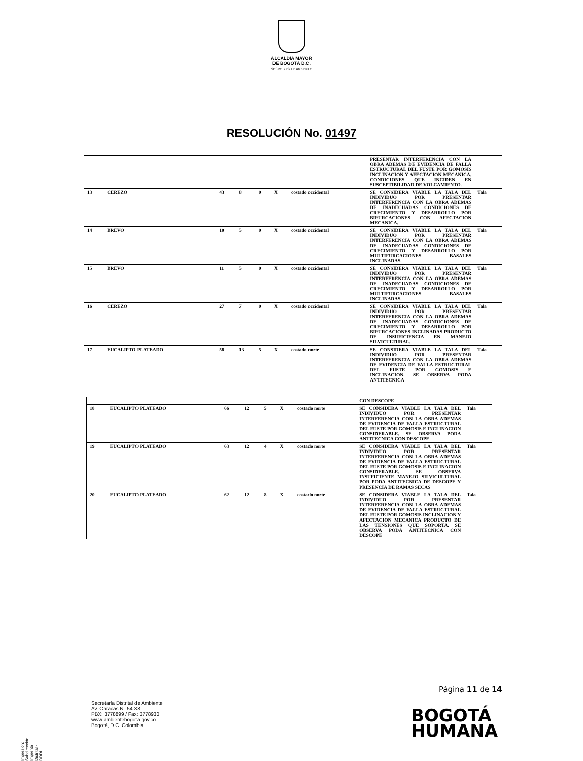ALCALDÍA MAYOR
DE BOGOTÁ D.C.
SECRETARÍA DE AMBIENTE
RESOLUCIÓN No. 01497
| | | | | | | | PRESENTAR INTERFERENCIA CON LA OBRA ADEMAS DE EVIDENCIA DE FALLA ESTRUCTURAL DEL FUSTE POR GOMOSIS INCLINACION Y AFECTACION MECANICA. CONDICIONES QUE INCIDEN EN SUSCEPTIBILIDAD DE VOLCAMIENTO. | |
| 13 | CEREZO | 43 | 8 | 0 | X | costado occidental | SE CONSIDERA VIABLE LA TALA DEL INDIVIDUO POR PRESENTAR INTERFERENCIA CON LA OBRA ADEMAS DE INADECUADAS CONDICIONES DE CRECIMIENTO Y DESARROLLO POR BIFURCACIONES CON AFECTACION MECANICA. | Tala |
| 14 | BREVO | 10 | 5 | 0 | X | costado occidental | SE CONSIDERA VIABLE LA TALA DEL INDIVIDUO POR PRESENTAR INTERFERENCIA CON LA OBRA ADEMAS DE INADECUADAS CONDICIONES DE CRECIMIENTO Y DESARROLLO POR MULTIFURCACIONES BASALES INCLINADAS. | Tala |
| 15 | BREVO | 11 | 5 | 0 | X | costado occidental | SE CONSIDERA VIABLE LA TALA DEL INDIVIDUO POR PRESENTAR INTERFERENCIA CON LA OBRA ADEMAS DE INADECUADAS CONDICIONES DE CRECIMIENTO Y DESARROLLO POR MULTIFURCACIONES BASALES INCLINADAS. | Tala |
| 16 | CEREZO | 27 | 7 | 0 | X | costado occidental | SE CONSIDERA VIABLE LA TALA DEL INDIVIDUO POR PRESENTAR INTERFERENCIA CON LA OBRA ADEMAS DE INADECUADAS CONDICIONES DE CRECIMIENTO Y DESARROLLO POR BIFURCACIONES INCLINADAS PRODUCTO DE INSUFICIENCIA EN MANEJO SILVICULTURAL. | Tala |
| 17 | EUCALIPTO PLATEADO | 58 | 13 | 5 | X | costado norte | SE CONSIDERA VIABLE LA TALA DEL INDIVIDUO POR PRESENTAR INTERFERENCIA CON LA OBRA ADEMAS DE EVIDENCIA DE FALLA ESTRUCTURAL DEL FUSTE POR GOMOSIS E INCLINACION. SE OBSERVA PODA ANTITECNICA | Tala |
| | | | | | | | CON DESCOPE | |
| 18 | EUCALIPTO PLATEADO | 66 | 12 | 5 | X | costado norte | SE CONSIDERA VIABLE LA TALA DEL INDIVIDUO POR PRESENTAR INTERFERENCIA CON LA OBRA ADEMAS DE EVIDENCIA DE FALLA ESTRUCTURAL DEL FUSTE POR GOMOSIS E INCLINACION CONSIDERABLE. SE OBSERVA PODA ANTITECNICA CON DESCOPE | Tala |
| 19 | EUCALIPTO PLATEADO | 63 | 12 | 4 | X | costado norte | SE CONSIDERA VIABLE LA TALA DEL INDIVIDUO POR PRESENTAR INTERFERENCIA CON LA OBRA ADEMAS DE EVIDENCIA DE FALLA ESTRUCTURAL DEL FUSTE POR GOMOSIS E INCLINACION CONSIDERABLE. SE OBSERVA INSUFICIENTE MANEJO SILVICULTURAL POR PODA ANTITECNICA DE DESCOPE Y PRESENCIA DE RAMAS SECAS | Tala |
| 20 | EUCALIPTO PLATEADO | 62 | 12 | 8 | X | costado norte | SE CONSIDERA VIABLE LA TALA DEL INDIVIDUO POR PRESENTAR INTERFERENCIA CON LA OBRA ADEMAS DE EVIDENCIA DE FALLA ESTRUCTURAL DEL FUSTE POR GOMOSIS INCLINACION Y AFECTACION MECANICA PRODUCTO DE LAS TENSIONES QUE SOPORTA. SE OBSERVA PODA ANTITECNICA CON DESCOPE | Tala |
Página 11 de 14
Secretaría Distrital de Ambiente
Av. Caracas N° 54-38
PBX: 3778899 / Fax: 3778930
www.ambientebogota.gov.co
Bogotá, D.C. Colombia
BOGOTÁ
HUMANA
Impresión: Subdirección Imprenta Distrital -DDDI